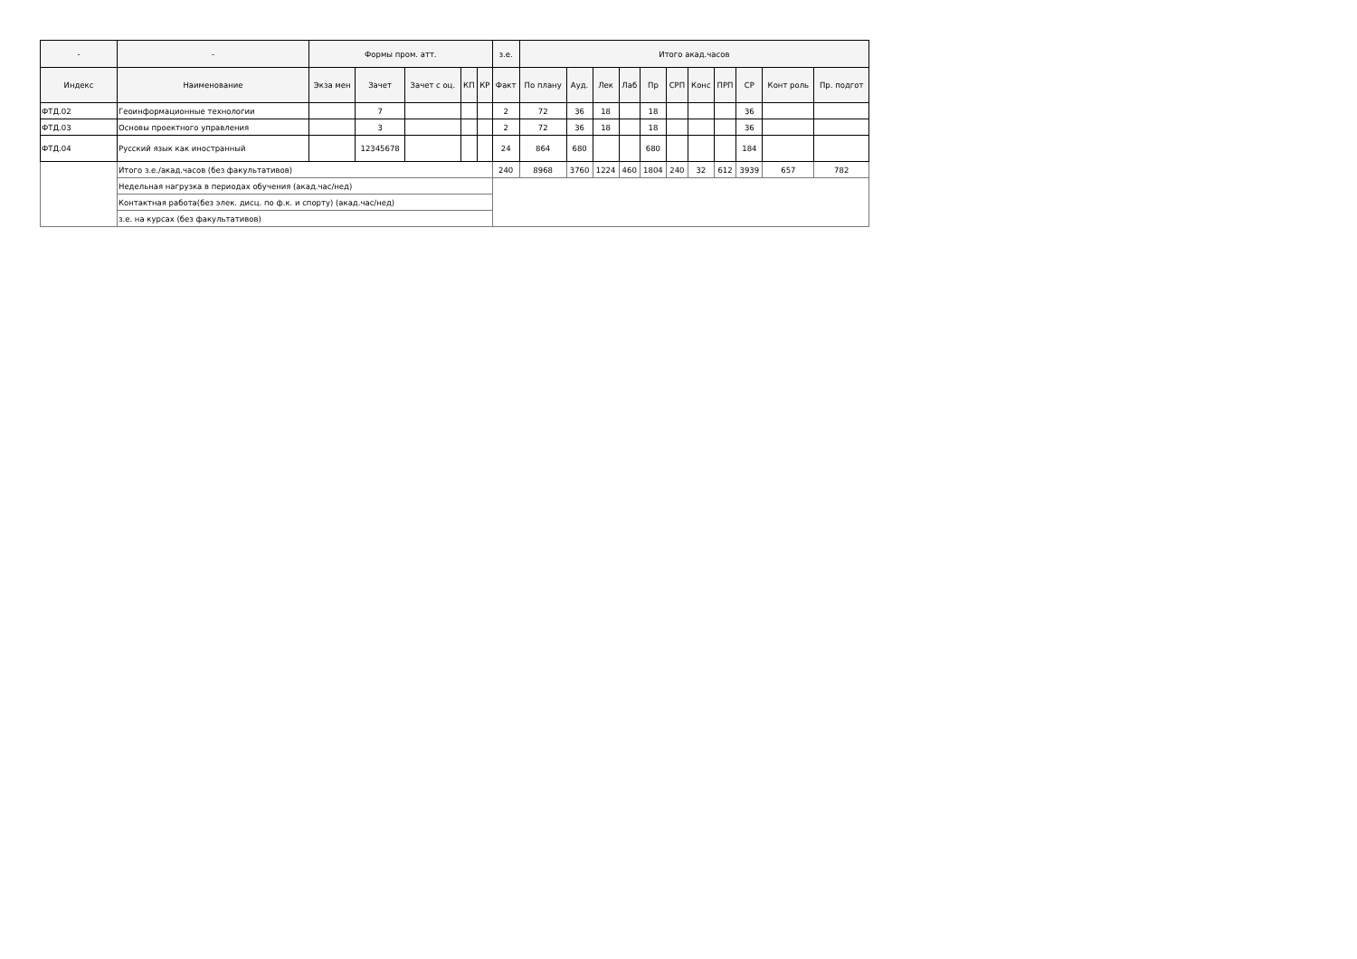| - | - | Формы пром. атт. | | | | | з.е. | Итого акад.часов | | | | | | | | | | |
| --- | --- | --- | --- | --- | --- | --- | --- | --- | --- | --- | --- | --- | --- | --- | --- | --- | --- | --- |
| Индекс | Наименование | Экза мен | Зачет | Зачет с оц. | КП | КР | Факт | По плану | Ауд. | Лек | Лаб | Пр | СРП | Конс | ПРП | СР | Конт роль | Пр. подгот |
| ФТД.02 | Геоинформационные технологии | | 7 | | | | 2 | 72 | 36 | 18 | | 18 | | | | 36 | | |
| ФТД.03 | Основы проектного управления | | 3 | | | | 2 | 72 | 36 | 18 | | 18 | | | | 36 | | |
| ФТД.04 | Русский язык как иностранный | | 12345678 | | | | 24 | 864 | 680 | | | 680 | | | | 184 | | |
| | Итого з.е./акад.часов (без факультативов) | | | | | | 240 | 8968 | 3760 | 1224 | 460 | 1804 | 240 | 32 | 612 | 3939 | 657 | 782 |
| | Недельная нагрузка в периодах обучения (акад.час/нед) | | | | | | | | | | | | | | | | | |
| | Контактная работа(без элек. дисц. по ф.к. и спорту) (акад.час/нед) | | | | | | | | | | | | | | | | | |
| | з.е. на курсах (без факультативов) | | | | | | | | | | | | | | | | | |